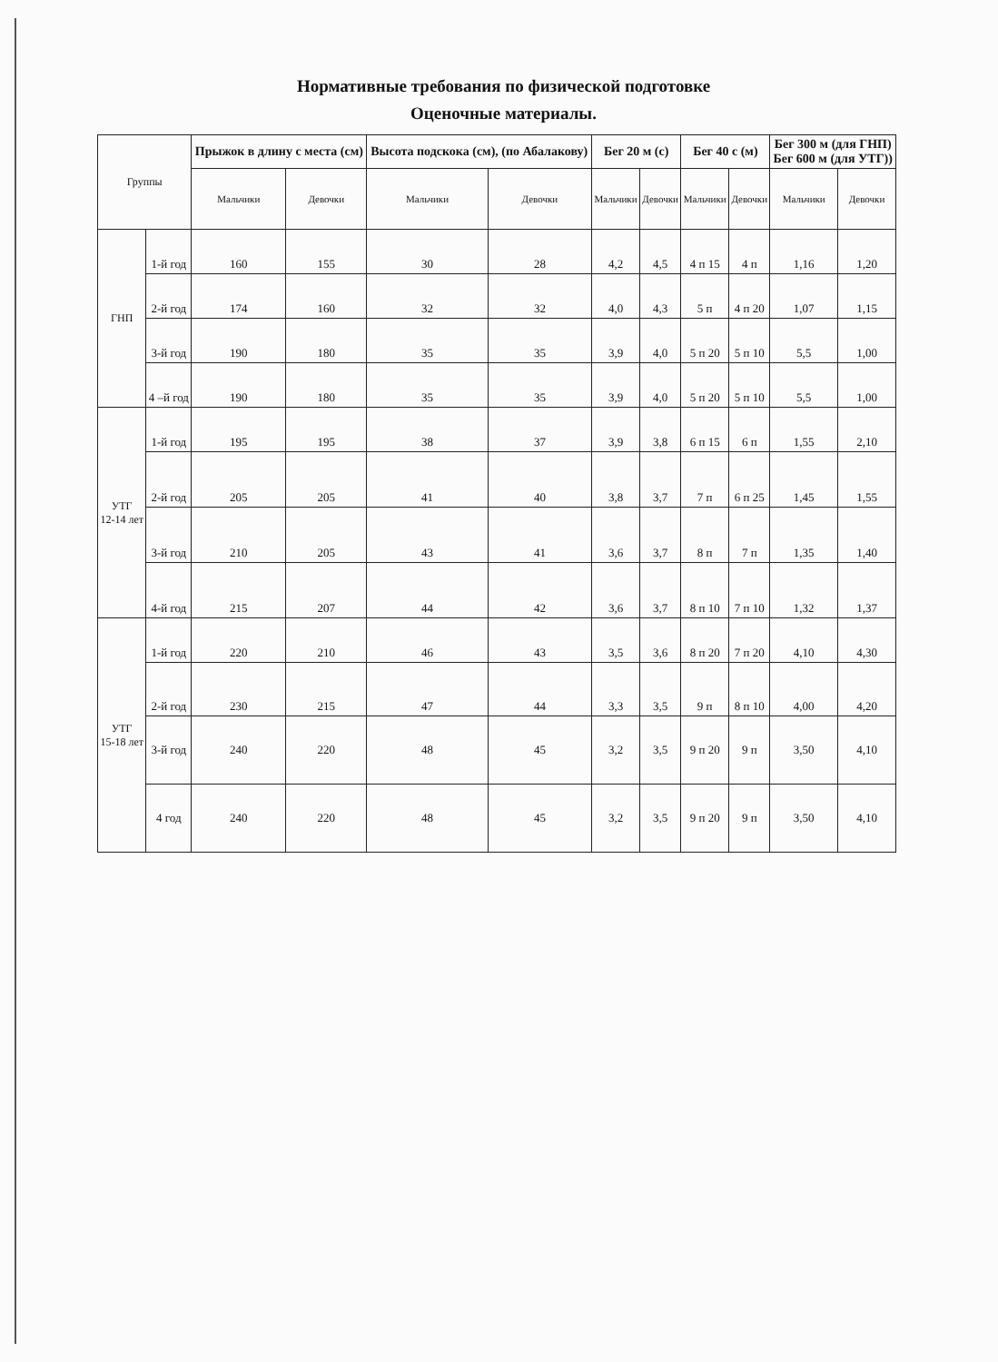Нормативные требования по физической подготовке
Оценочные материалы.
| Группы | | Прыжок в длину с места (см) | | Высота подскока (см), (по Абалакову) | | Бег 20 м (с) | | Бег 40 с (м) | | Бег 300 м (для ГНП) Бег 600 м (для УТГ)) | |
| | | Мальчики | Девочки | Мальчики | Девочки | Мальчики | Девочки | Мальчики | Девочки | Мальчики | Девочки |
| ГНП | 1-й год | 160 | 155 | 30 | 28 | 4,2 | 4,5 | 4 п 15 | 4 п | 1,16 | 1,20 |
| | 2-й год | 174 | 160 | 32 | 32 | 4,0 | 4,3 | 5 п | 4 п 20 | 1,07 | 1,15 |
| | 3-й год | 190 | 180 | 35 | 35 | 3,9 | 4,0 | 5 п 20 | 5 п 10 | 5,5 | 1,00 |
| | 4 –й год | 190 | 180 | 35 | 35 | 3,9 | 4,0 | 5 п 20 | 5 п 10 | 5,5 | 1,00 |
| УТГ 12-14 лет | 1-й год | 195 | 195 | 38 | 37 | 3,9 | 3,8 | 6 п 15 | 6 п | 1,55 | 2,10 |
| | 2-й год | 205 | 205 | 41 | 40 | 3,8 | 3,7 | 7 п | 6 п 25 | 1,45 | 1,55 |
| | 3-й год | 210 | 205 | 43 | 41 | 3,6 | 3,7 | 8 п | 7 п | 1,35 | 1,40 |
| | 4-й год | 215 | 207 | 44 | 42 | 3,6 | 3,7 | 8 п 10 | 7 п 10 | 1,32 | 1,37 |
| УТГ 15-18 лет | 1-й год | 220 | 210 | 46 | 43 | 3,5 | 3,6 | 8 п 20 | 7 п 20 | 4,10 | 4,30 |
| | 2-й год | 230 | 215 | 47 | 44 | 3,3 | 3,5 | 9 п | 8 п 10 | 4,00 | 4,20 |
| | 3-й год | 240 | 220 | 48 | 45 | 3,2 | 3,5 | 9 п 20 | 9 п | 3,50 | 4,10 |
| | 4 год | 240 | 220 | 48 | 45 | 3,2 | 3,5 | 9 п 20 | 9 п | 3,50 | 4,10 |